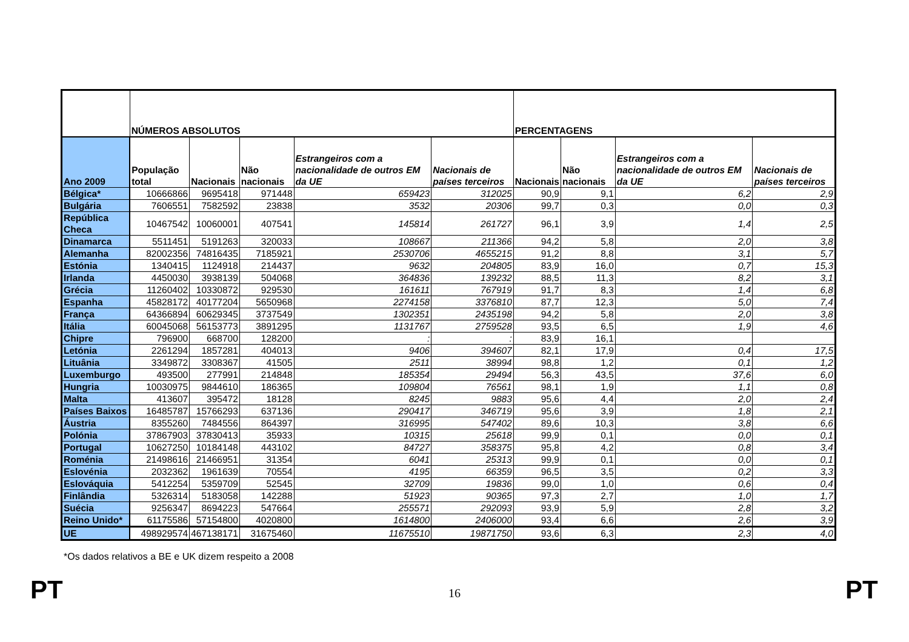| | NÚMEROS ABSOLUTOS | | | | | PERCENTAGENS | | | |
| --- | --- | --- | --- | --- | --- | --- | --- | --- | --- |
| Ano 2009 | População total | Nacionais | Não nacionais | Estrangeiros com a nacionalidade de outros EM da UE | Nacionais de países terceiros | Nacionais | Não nacionais | Estrangeiros com a nacionalidade de outros EM da UE | Nacionais de países terceiros |
| Bélgica* | 10666866 | 9695418 | 971448 | 659423 | 312025 | 90,9 | 9,1 | 6,2 | 2,9 |
| Bulgária | 7606551 | 7582592 | 23838 | 3532 | 20306 | 99,7 | 0,3 | 0,0 | 0,3 |
| República Checa | 10467542 | 10060001 | 407541 | 145814 | 261727 | 96,1 | 3,9 | 1,4 | 2,5 |
| Dinamarca | 5511451 | 5191263 | 320033 | 108667 | 211366 | 94,2 | 5,8 | 2,0 | 3,8 |
| Alemanha | 82002356 | 74816435 | 7185921 | 2530706 | 4655215 | 91,2 | 8,8 | 3,1 | 5,7 |
| Estónia | 1340415 | 1124918 | 214437 | 9632 | 204805 | 83,9 | 16,0 | 0,7 | 15,3 |
| Irlanda | 4450030 | 3938139 | 504068 | 364836 | 139232 | 88,5 | 11,3 | 8,2 | 3,1 |
| Grécia | 11260402 | 10330872 | 929530 | 161611 | 767919 | 91,7 | 8,3 | 1,4 | 6,8 |
| Espanha | 45828172 | 40177204 | 5650968 | 2274158 | 3376810 | 87,7 | 12,3 | 5,0 | 7,4 |
| França | 64366894 | 60629345 | 3737549 | 1302351 | 2435198 | 94,2 | 5,8 | 2,0 | 3,8 |
| Itália | 60045068 | 56153773 | 3891295 | 1131767 | 2759528 | 93,5 | 6,5 | 1,9 | 4,6 |
| Chipre | 796900 | 668700 | 128200 | : | : | 83,9 | 16,1 | | |
| Letónia | 2261294 | 1857281 | 404013 | 9406 | 394607 | 82,1 | 17,9 | 0,4 | 17,5 |
| Lituânia | 3349872 | 3308367 | 41505 | 2511 | 38994 | 98,8 | 1,2 | 0,1 | 1,2 |
| Luxemburgo | 493500 | 277991 | 214848 | 185354 | 29494 | 56,3 | 43,5 | 37,6 | 6,0 |
| Hungria | 10030975 | 9844610 | 186365 | 109804 | 76561 | 98,1 | 1,9 | 1,1 | 0,8 |
| Malta | 413607 | 395472 | 18128 | 8245 | 9883 | 95,6 | 4,4 | 2,0 | 2,4 |
| Países Baixos | 16485787 | 15766293 | 637136 | 290417 | 346719 | 95,6 | 3,9 | 1,8 | 2,1 |
| Áustria | 8355260 | 7484556 | 864397 | 316995 | 547402 | 89,6 | 10,3 | 3,8 | 6,6 |
| Polónia | 37867903 | 37830413 | 35933 | 10315 | 25618 | 99,9 | 0,1 | 0,0 | 0,1 |
| Portugal | 10627250 | 10184148 | 443102 | 84727 | 358375 | 95,8 | 4,2 | 0,8 | 3,4 |
| Roménia | 21498616 | 21466951 | 31354 | 6041 | 25313 | 99,9 | 0,1 | 0,0 | 0,1 |
| Eslovénia | 2032362 | 1961639 | 70554 | 4195 | 66359 | 96,5 | 3,5 | 0,2 | 3,3 |
| Eslováquia | 5412254 | 5359709 | 52545 | 32709 | 19836 | 99,0 | 1,0 | 0,6 | 0,4 |
| Finlândia | 5326314 | 5183058 | 142288 | 51923 | 90365 | 97,3 | 2,7 | 1,0 | 1,7 |
| Suécia | 9256347 | 8694223 | 547664 | 255571 | 292093 | 93,9 | 5,9 | 2,8 | 3,2 |
| Reino Unido* | 61175586 | 57154800 | 4020800 | 1614800 | 2406000 | 93,4 | 6,6 | 2,6 | 3,9 |
| UE | 498929574 | 467138171 | 31675460 | 11675510 | 19871750 | 93,6 | 6,3 | 2,3 | 4,0 |
*Os dados relativos a BE e UK dizem respeito a 2008
PT 16 PT